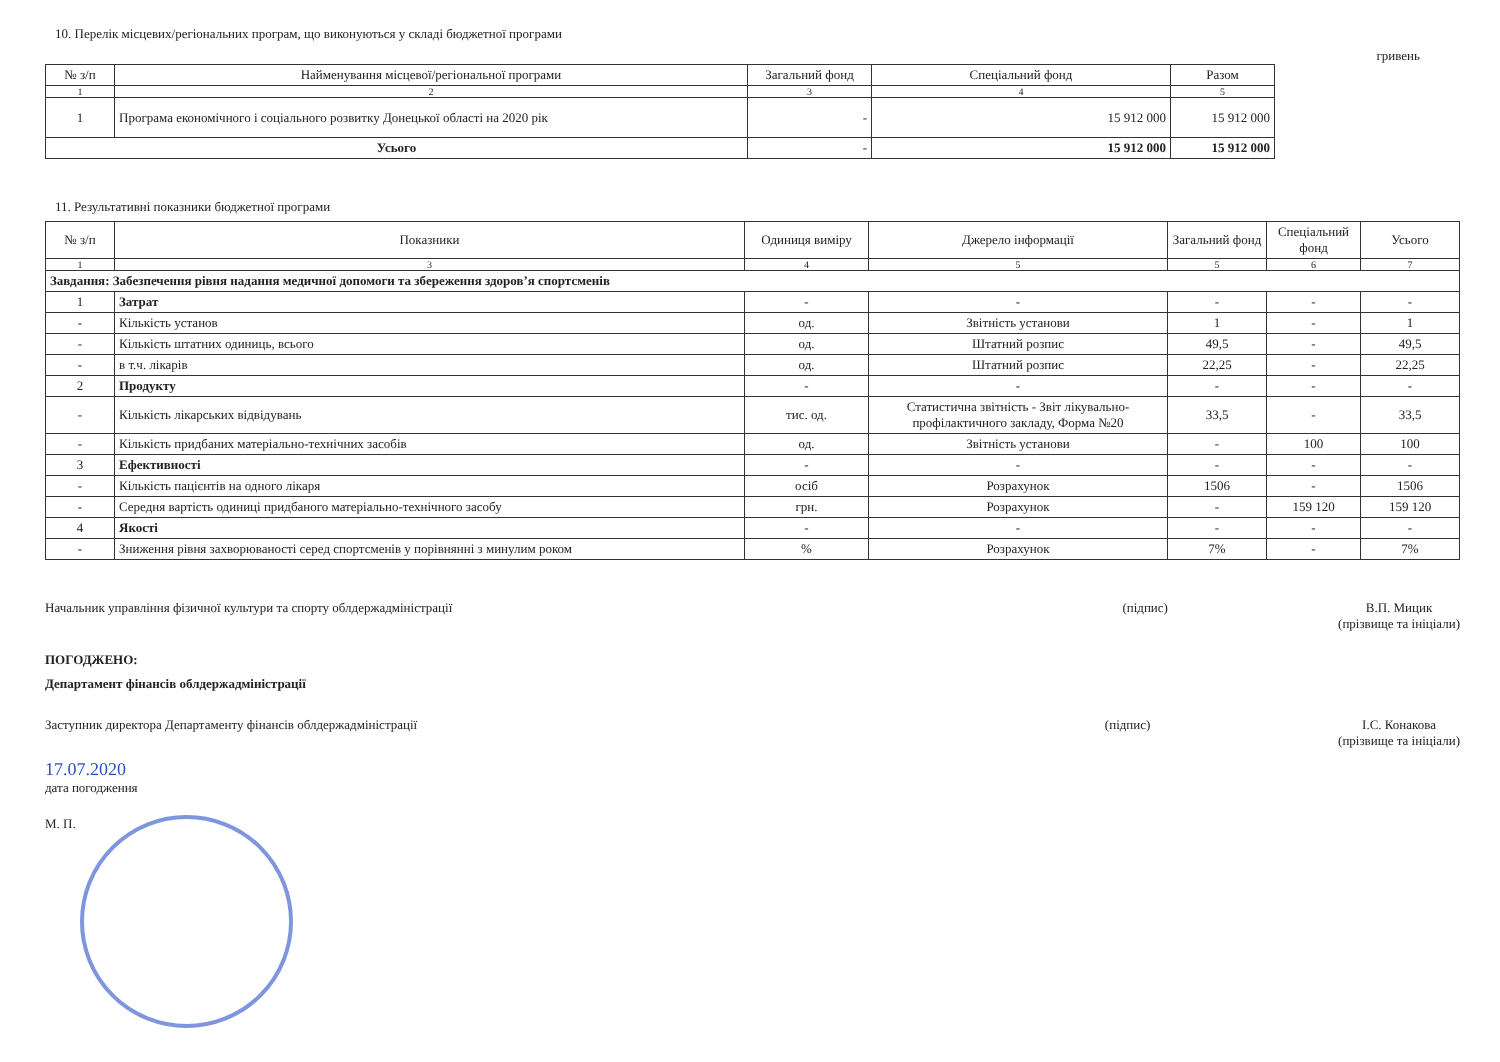10. Перелік місцевих/регіональних програм, що виконуються у складі бюджетної програми
гривень
| № з/п | Найменування місцевої/регіональної програми | Загальний фонд | Спеціальний фонд | Разом |
| --- | --- | --- | --- | --- |
| 1 | 2 | 3 | 4 | 5 |
| 1 | Програма економічного і соціального розвитку Донецької області на 2020 рік | - | 15 912 000 | 15 912 000 |
| Усього | | - | 15 912 000 | 15 912 000 |
11. Результативні показники бюджетної програми
| № з/п | Показники | Одиниця виміру | Джерело інформації | Загальний фонд | Спеціальний фонд | Усього |
| --- | --- | --- | --- | --- | --- | --- |
| 1 | 3 | 4 | 5 | 5 | 6 | 7 |
| Завдання: Забезпечення рівня надання медичної допомоги та збереження здоров’я спортсменів | | | | | | |
| 1 | Затрат | - | - | - | - | - |
| - | Кількість установ | од. | Звітність установи | 1 | - | 1 |
| - | Кількість штатних одиниць, всього | од. | Штатний розпис | 49,5 | - | 49,5 |
| - | в т.ч. лікарів | од. | Штатний розпис | 22,25 | - | 22,25 |
| 2 | Продукту | - | - | - | - | - |
| - | Кількість лікарських відвідувань | тис. од. | Статистична звітність - Звіт лікувально-профілактичного закладу, Форма №20 | 33,5 | - | 33,5 |
| - | Кількість придбаних матеріально-технічних засобів | од. | Звітність установи | - | 100 | 100 |
| 3 | Ефективності | - | - | - | - | - |
| - | Кількість пацієнтів на одного лікаря | осіб | Розрахунок | 1506 | - | 1506 |
| - | Середня вартість одиниці придбаного матеріально-технічного засобу | грн. | Розрахунок | - | 159 120 | 159 120 |
| 4 | Якості | - | - | - | - | - |
| - | Зниження рівня захворюваності серед спортсменів у порівнянні з минулим роком | % | Розрахунок | 7% | - | 7% |
Начальник управління фізичної культури та спорту облдержадміністрації
(підпис) В.П. Мицик
(прізвище та ініціали)
ПОГОДЖЕНО:
Департамент фінансів облдержадміністрації
Заступник директора Департаменту фінансів облдержадміністрації
(підпис) І.С. Конакова
(прізвище та ініціали)
17.07.2020
дата погодження
М. П.